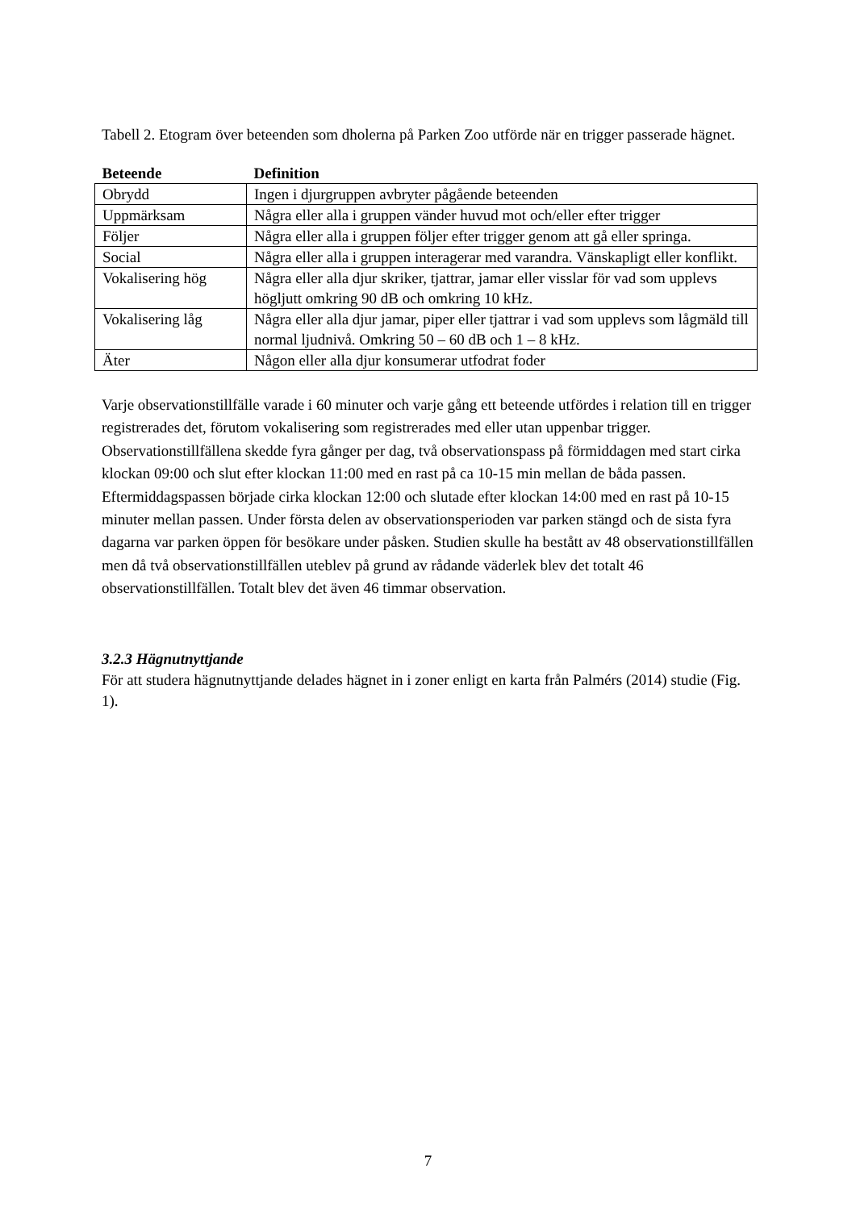Tabell 2. Etogram över beteenden som dholerna på Parken Zoo utförde när en trigger passerade hägnet.
| Beteende | Definition |
| --- | --- |
| Obrydd | Ingen i djurgruppen avbryter pågående beteenden |
| Uppmärksam | Några eller alla i gruppen vänder huvud mot och/eller efter trigger |
| Följer | Några eller alla i gruppen följer efter trigger genom att gå eller springa. |
| Social | Några eller alla i gruppen interagerar med varandra. Vänskapligt eller konflikt. |
| Vokalisering hög | Några eller alla djur skriker, tjattrar, jamar eller visslar för vad som upplevs högljutt omkring 90 dB och omkring 10 kHz. |
| Vokalisering låg | Några eller alla djur jamar, piper eller tjattrar i vad som upplevs som lågmäld till normal ljudnivå. Omkring 50 – 60 dB och 1 – 8 kHz. |
| Äter | Någon eller alla djur konsumerar utfodrat foder |
Varje observationstillfälle varade i 60 minuter och varje gång ett beteende utfördes i relation till en trigger registrerades det, förutom vokalisering som registrerades med eller utan uppenbar trigger. Observationstillfällena skedde fyra gånger per dag, två observationspass på förmiddagen med start cirka klockan 09:00 och slut efter klockan 11:00 med en rast på ca 10-15 min mellan de båda passen. Eftermiddagspassen började cirka klockan 12:00 och slutade efter klockan 14:00 med en rast på 10-15 minuter mellan passen. Under första delen av observationsperioden var parken stängd och de sista fyra dagarna var parken öppen för besökare under påsken. Studien skulle ha bestått av 48 observationstillfällen men då två observationstillfällen uteblev på grund av rådande väderlek blev det totalt 46 observationstillfällen. Totalt blev det även 46 timmar observation.
3.2.3 Hägnutnyttjande
För att studera hägnutnyttjande delades hägnet in i zoner enligt en karta från Palmérs (2014) studie (Fig. 1).
7